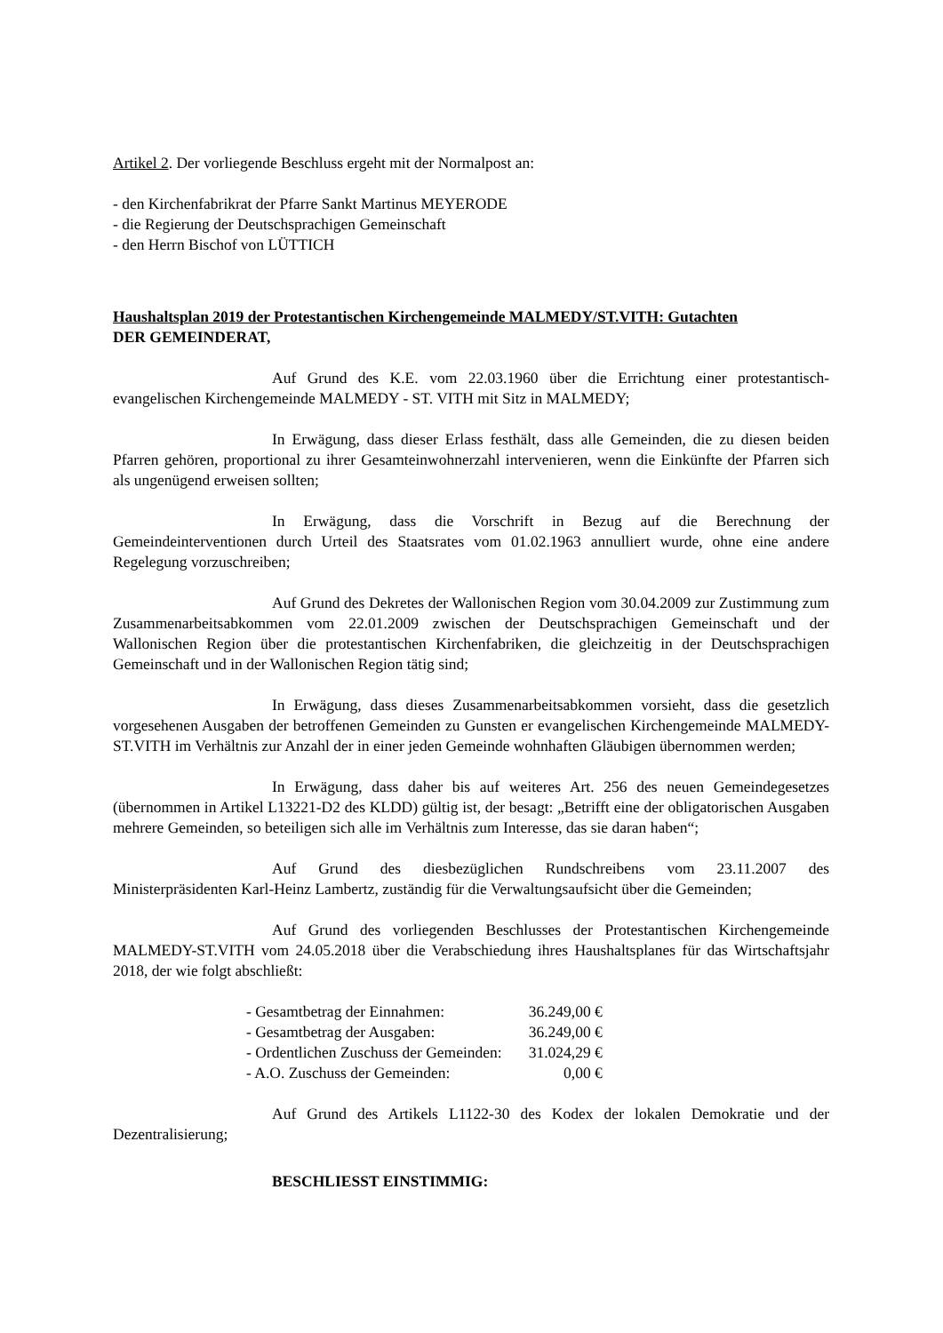Artikel 2. Der vorliegende Beschluss ergeht mit der Normalpost an:
- den Kirchenfabrikrat der Pfarre Sankt Martinus MEYERODE
- die Regierung der Deutschsprachigen Gemeinschaft
- den Herrn Bischof von LÜTTICH
Haushaltsplan 2019 der Protestantischen Kirchengemeinde MALMEDY/ST.VITH: Gutachten
DER GEMEINDERAT,
Auf Grund des K.E. vom 22.03.1960 über die Errichtung einer protestantisch-evangelischen Kirchengemeinde MALMEDY - ST. VITH mit Sitz in MALMEDY;
In Erwägung, dass dieser Erlass festhält, dass alle Gemeinden, die zu diesen beiden Pfarren gehören, proportional zu ihrer Gesamteinwohnerzahl intervenieren, wenn die Einkünfte der Pfarren sich als ungenügend erweisen sollten;
In Erwägung, dass die Vorschrift in Bezug auf die Berechnung der Gemeindeinterventionen durch Urteil des Staatsrates vom 01.02.1963 annulliert wurde, ohne eine andere Regelegung vorzuschreiben;
Auf Grund des Dekretes der Wallonischen Region vom 30.04.2009 zur Zustimmung zum Zusammenarbeitsabkommen vom 22.01.2009 zwischen der Deutschsprachigen Gemeinschaft und der Wallonischen Region über die protestantischen Kirchenfabriken, die gleichzeitig in der Deutschsprachigen Gemeinschaft und in der Wallonischen Region tätig sind;
In Erwägung, dass dieses Zusammenarbeitsabkommen vorsieht, dass die gesetzlich vorgesehenen Ausgaben der betroffenen Gemeinden zu Gunsten er evangelischen Kirchengemeinde MALMEDY-ST.VITH im Verhältnis zur Anzahl der in einer jeden Gemeinde wohnhaften Gläubigen übernommen werden;
In Erwägung, dass daher bis auf weiteres Art. 256 des neuen Gemeindegesetzes (übernommen in Artikel L13221-D2 des KLDD) gültig ist, der besagt: „Betrifft eine der obligatorischen Ausgaben mehrere Gemeinden, so beteiligen sich alle im Verhältnis zum Interesse, das sie daran haben“;
Auf Grund des diesbezüglichen Rundschreibens vom 23.11.2007 des Ministerpräsidenten Karl-Heinz Lambertz, zuständig für die Verwaltungsaufsicht über die Gemeinden;
Auf Grund des vorliegenden Beschlusses der Protestantischen Kirchengemeinde MALMEDY-ST.VITH vom 24.05.2018 über die Verabschiedung ihres Haushaltsplanes für das Wirtschaftsjahr 2018, der wie folgt abschließt:
| - Gesamtbetrag der Einnahmen: | 36.249,00 € |
| - Gesamtbetrag der Ausgaben: | 36.249,00 € |
| - Ordentlichen Zuschuss der Gemeinden: | 31.024,29 € |
| - A.O. Zuschuss der Gemeinden: | 0,00 € |
Auf Grund des Artikels L1122-30 des Kodex der lokalen Demokratie und der Dezentralisierung;
BESCHLIESST EINSTIMMIG: